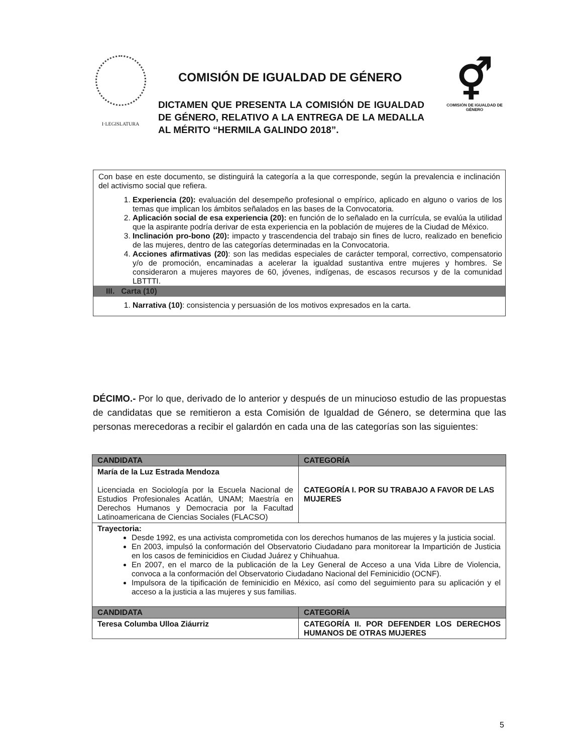I·LEGISLATURA
COMISIÓN DE IGUALDAD DE GÉNERO
DICTAMEN QUE PRESENTA LA COMISIÓN DE IGUALDAD DE GÉNERO, RELATIVO A LA ENTREGA DE LA MEDALLA AL MÉRITO “HERMILA GALINDO 2018”.
⚥
COMISIÓN DE IGUALDAD DE GÉNERO
Con base en este documento, se distinguirá la categoría a la que corresponde, según la prevalencia e inclinación del activismo social que refiera.
1. Experiencia (20): evaluación del desempeño profesional o empírico, aplicado en alguno o varios de los temas que implican los ámbitos señalados en las bases de la Convocatoria.
2. Aplicación social de esa experiencia (20): en función de lo señalado en la currícula, se evalúa la utilidad que la aspirante podría derivar de esta experiencia en la población de mujeres de la Ciudad de México.
3. Inclinación pro-bono (20): impacto y trascendencia del trabajo sin fines de lucro, realizado en beneficio de las mujeres, dentro de las categorías determinadas en la Convocatoria.
4. Acciones afirmativas (20): son las medidas especiales de carácter temporal, correctivo, compensatorio y/o de promoción, encaminadas a acelerar la igualdad sustantiva entre mujeres y hombres. Se consideraron a mujeres mayores de 60, jóvenes, indígenas, de escasos recursos y de la comunidad LBTTTI.
III. Carta (10)
1. Narrativa (10): consistencia y persuasión de los motivos expresados en la carta.
DÉCIMO.- Por lo que, derivado de lo anterior y después de un minucioso estudio de las propuestas de candidatas que se remitieron a esta Comisión de Igualdad de Género, se determina que las personas merecedoras a recibir el galardón en cada una de las categorías son las siguientes:
| CANDIDATA | CATEGORÍA |
| --- | --- |
| María de la Luz Estrada Mendoza Licenciada en Sociología por la Escuela Nacional de Estudios Profesionales Acatlán, UNAM; Maestría en Derechos Humanos y Democracia por la Facultad Latinoamericana de Ciencias Sociales (FLACSO) | CATEGORÍA I. POR SU TRABAJO A FAVOR DE LAS MUJERES |
| Trayectoria: Desde 1992, es una activista comprometida con los derechos humanos de las mujeres y la justicia social. En 2003, impulsó la conformación del Observatorio Ciudadano para monitorear la Impartición de Justicia en los casos de feminicidios en Ciudad Juárez y Chihuahua. En 2007, en el marco de la publicación de la Ley General de Acceso a una Vida Libre de Violencia, convoca a la conformación del Observatorio Ciudadano Nacional del Feminicidio (OCNF). Impulsora de la tipificación de feminicidio en México, así como del seguimiento para su aplicación y el acceso a la justicia a las mujeres y sus familias. | |
| CANDIDATA | CATEGORÍA |
| Teresa Columba Ulloa Ziáurriz | CATEGORÍA II. POR DEFENDER LOS DERECHOS HUMANOS DE OTRAS MUJERES |
5